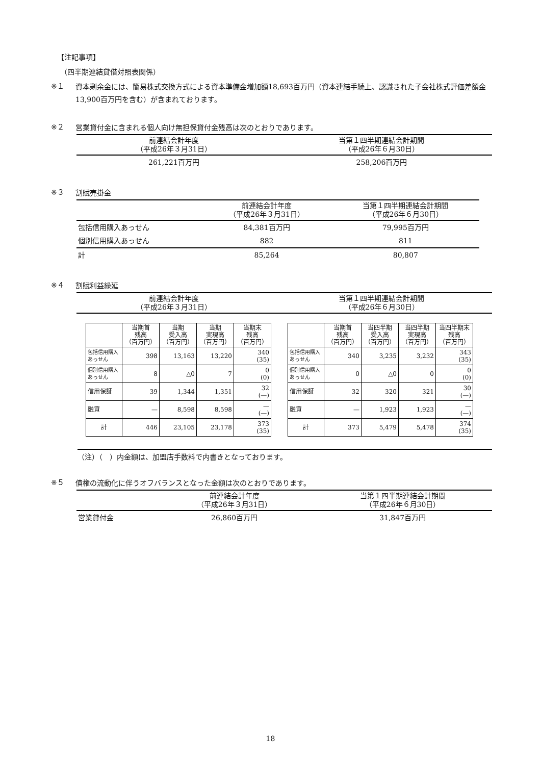【注記事項】
（四半期連結貸借対照表関係）
※１
資本剰余金には、簡易株式交換方式による資本準備金増加額18,693百万円（資本連結手続上、認識された子会社株式評価差額金13,900百万円を含む）が含まれております。
※２
営業貸付金に含まれる個人向け無担保貸付金残高は次のとおりであります。
| 前連結会計年度 （平成26年３月31日） | 当第１四半期連結会計期間 （平成26年６月30日） |
| --- | --- |
| 261,221百万円 | 258,206百万円 |
※３
割賦売掛金
| | 前連結会計年度 （平成26年３月31日） | 当第１四半期連結会計期間 （平成26年６月30日） |
| --- | --- | --- |
| 包括信用購入あっせん | 84,381百万円 | 79,995百万円 |
| 個別信用購入あっせん | 882 | 811 |
| 計 | 85,264 | 80,807 |
※４
割賦利益繰延
| 前連結会計年度 （平成26年３月31日） | 当第１四半期連結会計期間 （平成26年６月30日） |
| --- | --- |
| | 当期首 残高 （百万円） | 当期 受入高 （百万円） | 当期 実現高 （百万円） | 当期末 残高 （百万円） |
| --- | --- | --- | --- | --- |
| 包括信用購入あっせん | 398 | 13,163 | 13,220 | 340 (35) |
| 個別信用購入あっせん | 8 | △0 | 7 | 0 (0) |
| 信用保証 | 39 | 1,344 | 1,351 | 32 (—) |
| 融資 | — | 8,598 | 8,598 | — (—) |
| 計 | 446 | 23,105 | 23,178 | 373 (35) |
| | 当期首 残高 （百万円） | 当四半期 受入高 （百万円） | 当四半期 実現高 （百万円） | 当四半期末 残高 （百万円） |
| --- | --- | --- | --- | --- |
| 包括信用購入あっせん | 340 | 3,235 | 3,232 | 343 (35) |
| 個別信用購入あっせん | 0 | △0 | 0 | 0 (0) |
| 信用保証 | 32 | 320 | 321 | 30 (—) |
| 融資 | — | 1,923 | 1,923 | — (—) |
| 計 | 373 | 5,479 | 5,478 | 374 (35) |
（注）（　）内金額は、加盟店手数料で内書きとなっております。
※５
債権の流動化に伴うオフバランスとなった金額は次のとおりであります。
| | 前連結会計年度 （平成26年３月31日） | 当第１四半期連結会計期間 （平成26年６月30日） |
| --- | --- | --- |
| 営業貸付金 | 26,860百万円 | 31,847百万円 |
18